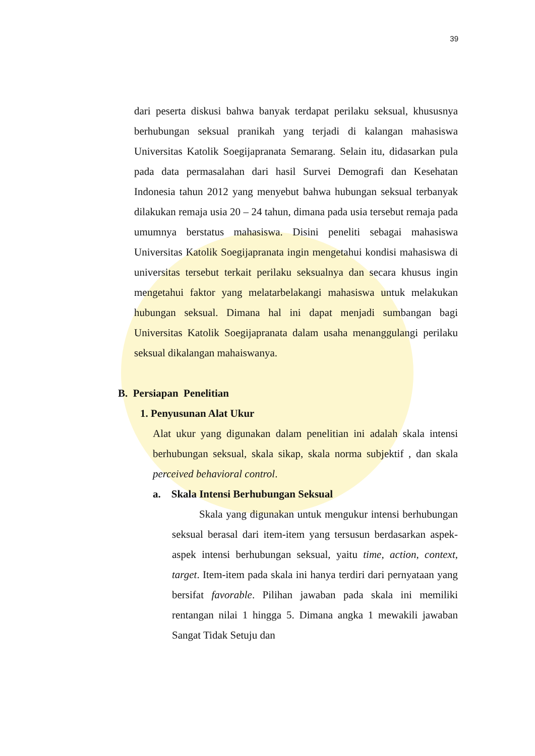39
dari peserta diskusi bahwa banyak terdapat perilaku seksual, khususnya berhubungan seksual pranikah yang terjadi di kalangan mahasiswa Universitas Katolik Soegijapranata Semarang. Selain itu, didasarkan pula pada data permasalahan dari hasil Survei Demografi dan Kesehatan Indonesia tahun 2012 yang menyebut bahwa hubungan seksual terbanyak dilakukan remaja usia 20 – 24 tahun, dimana pada usia tersebut remaja pada umumnya berstatus mahasiswa. Disini peneliti sebagai mahasiswa Universitas Katolik Soegijapranata ingin mengetahui kondisi mahasiswa di universitas tersebut terkait perilaku seksualnya dan secara khusus ingin mengetahui faktor yang melatarbelakangi mahasiswa untuk melakukan hubungan seksual. Dimana hal ini dapat menjadi sumbangan bagi Universitas Katolik Soegijapranata dalam usaha menanggulangi perilaku seksual dikalangan mahaiswanya.
B. Persiapan Penelitian
1. Penyusunan Alat Ukur
Alat ukur yang digunakan dalam penelitian ini adalah skala intensi berhubungan seksual, skala sikap, skala norma subjektif , dan skala perceived behavioral control.
a. Skala Intensi Berhubungan Seksual
Skala yang digunakan untuk mengukur intensi berhubungan seksual berasal dari item-item yang tersusun berdasarkan aspek-aspek intensi berhubungan seksual, yaitu time, action, context, target. Item-item pada skala ini hanya terdiri dari pernyataan yang bersifat favorable. Pilihan jawaban pada skala ini memiliki rentangan nilai 1 hingga 5. Dimana angka 1 mewakili jawaban Sangat Tidak Setuju dan